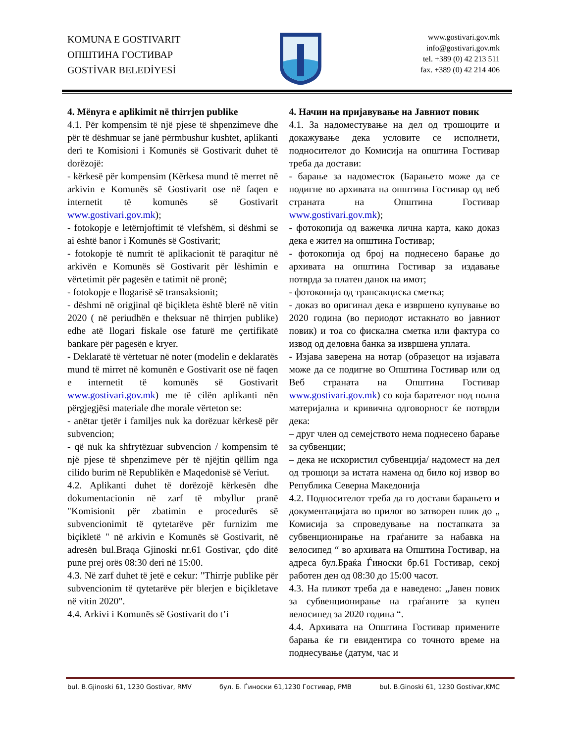KOMUNA E GOSTIVARIT
ОПШТИНА ГОСТИВАР
GOSTİVAR BELEDİYESİ
www.gostivari.gov.mk
info@gostivari.gov.mk
tel. +389 (0) 42 213 511
fax. +389 (0) 42 214 406
4. Mënyra e aplikimit në thirrjen publike
4.1. Për kompensim të një pjese të shpenzimeve dhe për të dëshmuar se janë përmbushur kushtet, aplikanti deri te Komisioni i Komunës së Gostivarit duhet të dorëzojë:
- kërkesë për kompensim (Kërkesa mund të merret në arkivin e Komunës së Gostivarit ose në faqen e internetit të komunës së Gostivarit www.gostivari.gov.mk);
- fotokopje e letërnjoftimit të vlefshëm, si dëshmi se ai është banor i Komunës së Gostivarit;
- fotokopje të numrit të aplikacionit të paraqitur në arkivën e Komunës së Gostivarit për lëshimin e vërtetimit për pagesën e tatimit në pronë;
- fotokopje e llogarisë së transaksionit;
- dëshmi në origjinal që biçikleta është blerë në vitin 2020 ( në periudhën e theksuar në thirrjen publike) edhe atë llogari fiskale ose faturë me çertifikatë bankare për pagesën e kryer.
- Deklaratë të vërtetuar në noter (modelin e deklaratës mund të mirret në komunën e Gostivarit ose në faqen e internetit të komunës së Gostivarit www.gostivari.gov.mk) me të cilën aplikanti nën përgjegjësi materiale dhe morale vërteton se:
- anëtar tjetër i familjes nuk ka dorëzuar kërkesë për subvencion;
- që nuk ka shfrytëzuar subvencion / kompensim të një pjese të shpenzimeve për të njëjtin qëllim nga cilido burim në Republikën e Maqedonisë së Veriut.
4.2. Aplikanti duhet të dorëzojë kërkesën dhe dokumentacionin në zarf të mbyllur pranë "Komisionit për zbatimin e procedurës së subvencionimit të qytetarëve për furnizim me biçikletë " në arkivin e Komunës së Gostivarit, në adresën bul.Braqa Gjinoski nr.61 Gostivar, çdo ditë pune prej orës 08:30 deri në 15:00.
4.3. Në zarf duhet të jetë e cekur: "Thirrje publike për subvencionim të qytetarëve për blerjen e biçikletave në vitin 2020".
4.4. Arkivi i Komunës së Gostivarit do t’i
4. Начин на пријавување на Јавниот повик
4.1. За надоместување на дел од трошоците и докажување дека условите се исполнети, подносителот до Комисија на општина Гостивар треба да достави:
- барање за надоместок (Барањето може да се подигне во архивата на општина Гостивар од веб страната на Општина Гостивар www.gostivari.gov.mk);
- фотокопија од важечка лична карта, како доказ дека е жител на општина Гостивар;
- фотокопија од број на поднесено барање до архивата на општина Гостивар за издавање потврда за платен данок на имот;
- фотокопија од трансакциска сметка;
- доказ во оригинал дека е извршено купување во 2020 година (во периодот истакнато во јавниот повик) и тоа со фискална сметка или фактура со извод од деловна банка за извршена уплата.
- Изјава заверена на нотар (образецот на изјавата може да се подигне во Општина Гостивар или од Веб страната на Општина Гостивар www.gostivari.gov.mk) со која барателот под полна материјална и кривична одговорност ќе потврди дека:
– друг член од семејството нема поднесено барање за субвенции;
– дека не искористил субвенција/ надомест на дел од трошоци за истата намена од било кој извор во Република Северна Македонија
4.2. Подносителот треба да го достави барањето и документацијата во прилог во затворен плик до „ Комисија за спроведување на постапката за субвенционирање на граѓаните за набавка на велосипед “ во архивата на Општина Гостивар, на адреса бул.Браќа Ѓиноски бр.61 Гостивар, секој работен ден од 08:30 до 15:00 часот.
4.3. На пликот треба да е наведено: „Јавен повик за субвенционирање на граѓаните за купен велосипед за 2020 година “.
4.4. Архивата на Општина Гостивар примените барања ќе ги евидентира со точното време на поднесување (датум, час и
bul. B.Gjinoski 61, 1230 Gostivar, RMV бул. Б. Ѓиноски 61,1230 Гостивар, РМВ bul. B.Ginoski 61, 1230 Gostivar,KMC